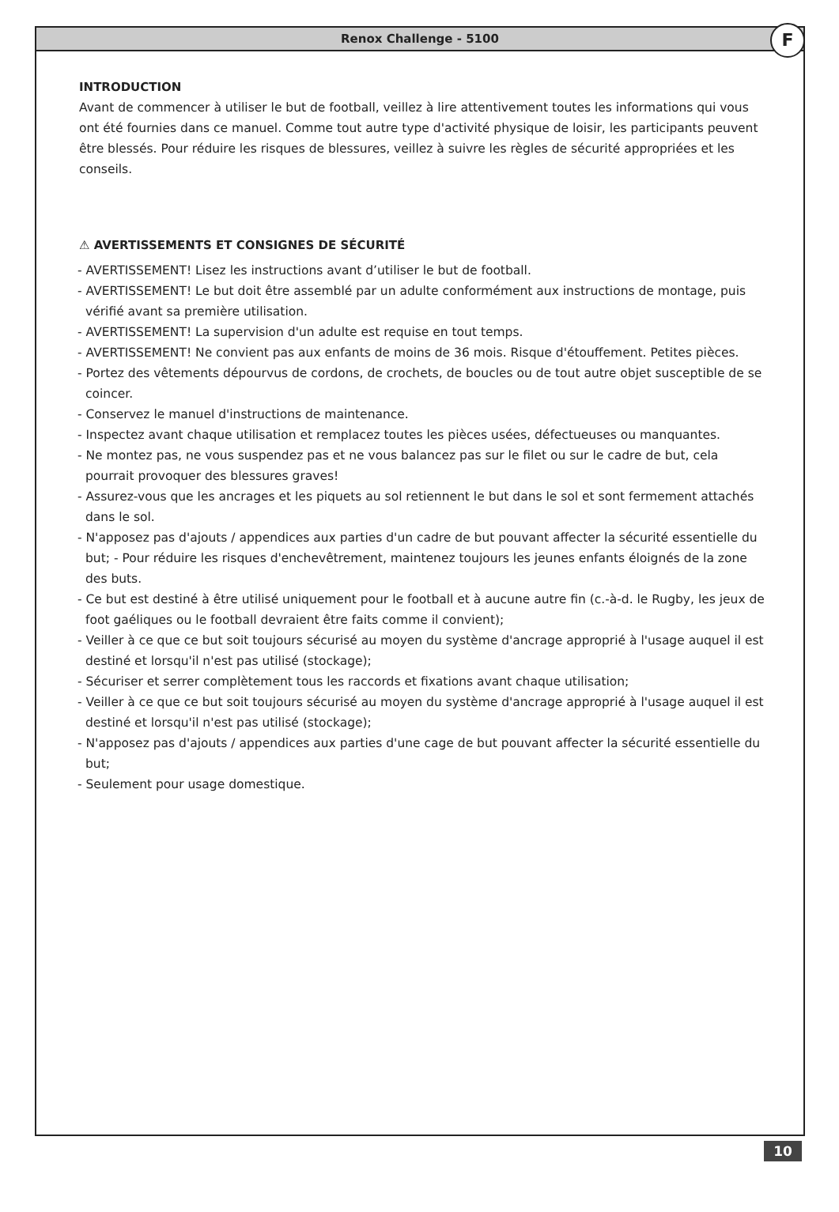Renox Challenge - 5100
F
INTRODUCTION
Avant de commencer à utiliser le but de football, veillez à lire attentivement toutes les informations qui vous ont été fournies dans ce manuel. Comme tout autre type d'activité physique de loisir, les participants peuvent être blessés. Pour réduire les risques de blessures, veillez à suivre les règles de sécurité appropriées et les conseils.
⚠ AVERTISSEMENTS ET CONSIGNES DE SÉCURITÉ
- AVERTISSEMENT! Lisez les instructions avant d’utiliser le but de football.
- AVERTISSEMENT! Le but doit être assemblé par un adulte conformément aux instructions de montage, puis vérifié avant sa première utilisation.
- AVERTISSEMENT! La supervision d'un adulte est requise en tout temps.
- AVERTISSEMENT! Ne convient pas aux enfants de moins de 36 mois. Risque d'étouffement. Petites pièces.
- Portez des vêtements dépourvus de cordons, de crochets, de boucles ou de tout autre objet susceptible de se coincer.
- Conservez le manuel d'instructions de maintenance.
- Inspectez avant chaque utilisation et remplacez toutes les pièces usées, défectueuses ou manquantes.
- Ne montez pas, ne vous suspendez pas et ne vous balancez pas sur le filet ou sur le cadre de but, cela pourrait provoquer des blessures graves!
- Assurez-vous que les ancrages et les piquets au sol retiennent le but dans le sol et sont fermement attachés dans le sol.
- N'apposez pas d'ajouts / appendices aux parties d'un cadre de but pouvant affecter la sécurité essentielle du but; - Pour réduire les risques d'enchevêtrement, maintenez toujours les jeunes enfants éloignés de la zone des buts.
- Ce but est destiné à être utilisé uniquement pour le football et à aucune autre fin (c.-à-d. le Rugby, les jeux de foot gaéliques ou le football devraient être faits comme il convient);
- Veiller à ce que ce but soit toujours sécurisé au moyen du système d'ancrage approprié à l'usage auquel il est destiné et lorsqu'il n'est pas utilisé (stockage);
- Sécuriser et serrer complètement tous les raccords et fixations avant chaque utilisation;
- Veiller à ce que ce but soit toujours sécurisé au moyen du système d'ancrage approprié à l'usage auquel il est destiné et lorsqu'il n'est pas utilisé (stockage);
- N'apposez pas d'ajouts / appendices aux parties d'une cage de but pouvant affecter la sécurité essentielle du but;
- Seulement pour usage domestique.
10